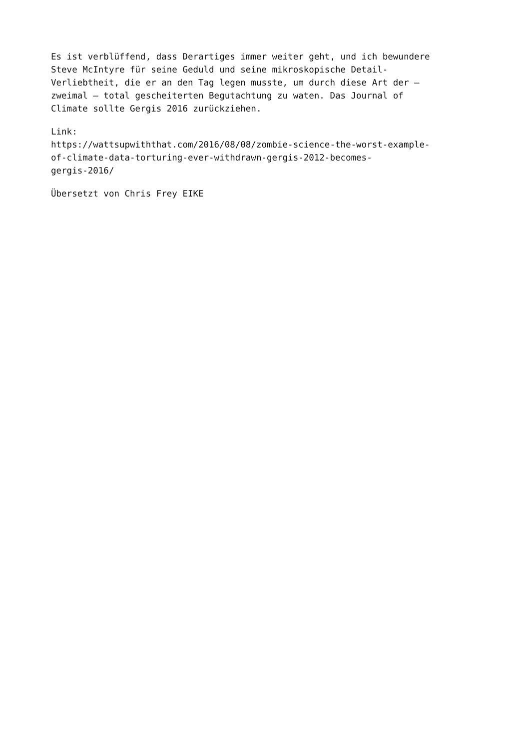Es ist verblüffend, dass Derartiges immer weiter geht, und ich bewundere
Steve McIntyre für seine Geduld und seine mikroskopische Detail-
Verliebtheit, die er an den Tag legen musste, um durch diese Art der –
zweimal – total gescheiterten Begutachtung zu waten. Das Journal of
Climate sollte Gergis 2016 zurückziehen.
Link:
https://wattsupwiththat.com/2016/08/08/zombie-science-the-worst-example-
of-climate-data-torturing-ever-withdrawn-gergis-2012-becomes-
gergis-2016/
Übersetzt von Chris Frey EIKE